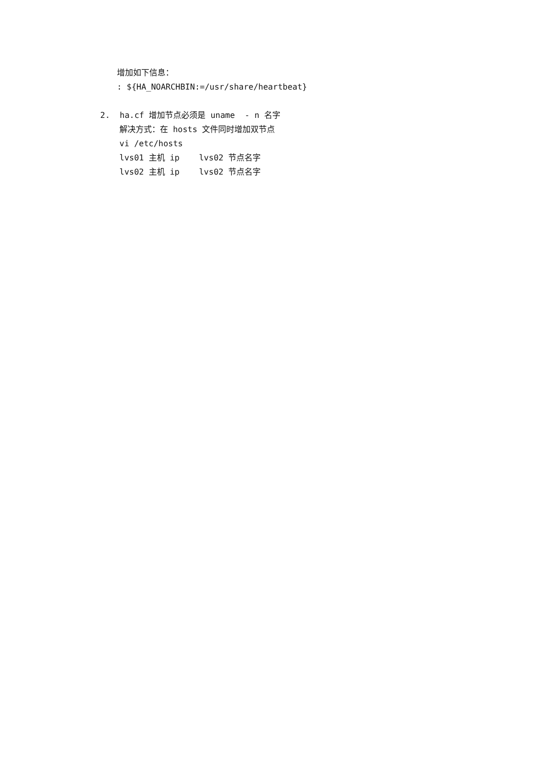增加如下信息：
: ${HA_NOARCHBIN:=/usr/share/heartbeat}
2. ha.cf 增加节点必须是 uname - n 名字
解决方式：在 hosts 文件同时增加双节点
vi /etc/hosts
lvs01 主机 ip lvs02 节点名字
lvs02 主机 ip lvs02 节点名字